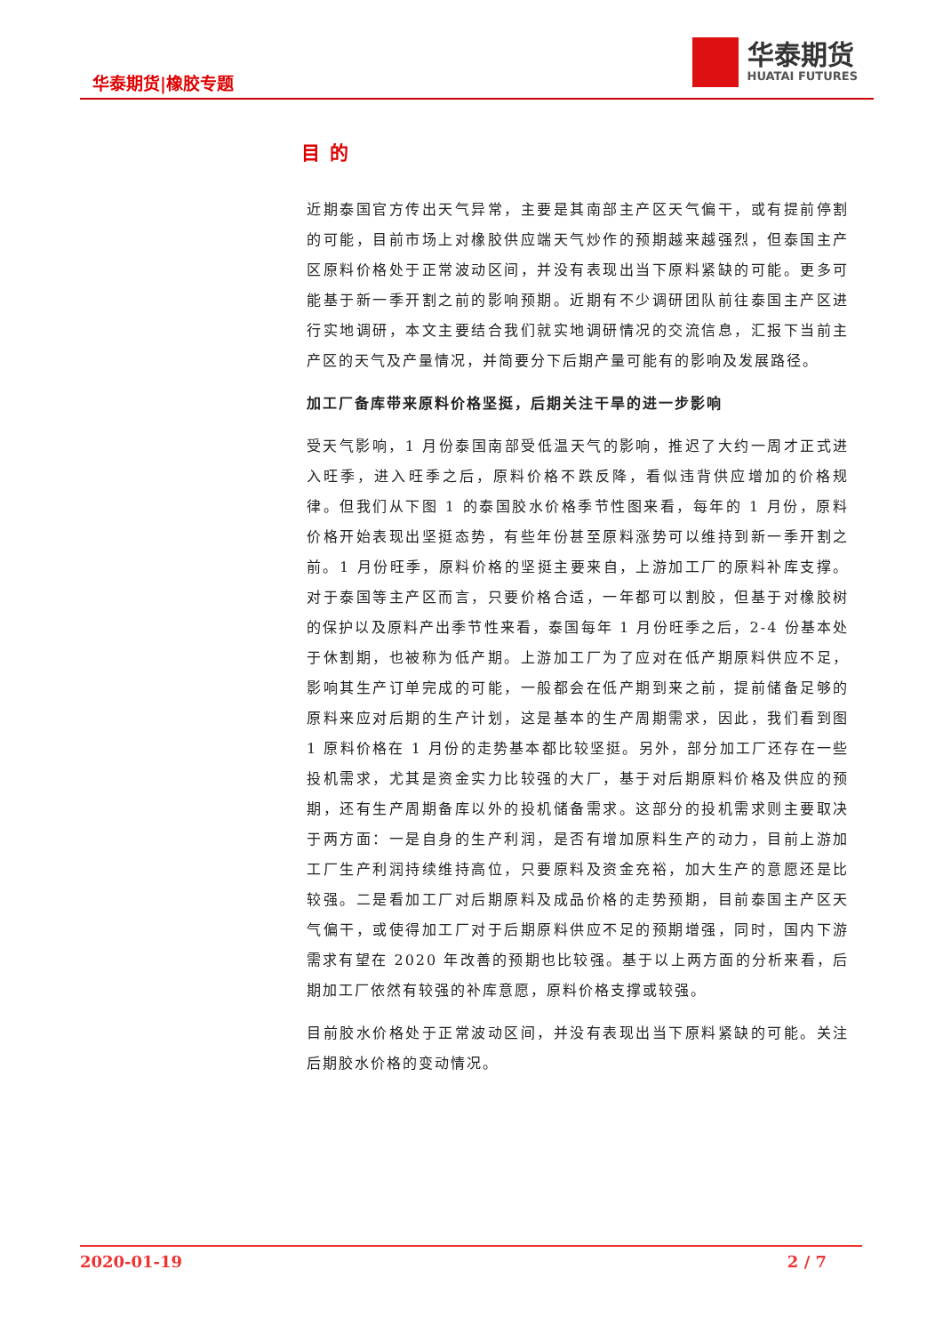华泰期货|橡胶专题
华泰期货
HUATAI FUTURES
目 的
近期泰国官方传出天气异常，主要是其南部主产区天气偏干，或有提前停割的可能，目前市场上对橡胶供应端天气炒作的预期越来越强烈，但泰国主产区原料价格处于正常波动区间，并没有表现出当下原料紧缺的可能。更多可能基于新一季开割之前的影响预期。近期有不少调研团队前往泰国主产区进行实地调研，本文主要结合我们就实地调研情况的交流信息，汇报下当前主产区的天气及产量情况，并简要分下后期产量可能有的影响及发展路径。
加工厂备库带来原料价格坚挺，后期关注干旱的进一步影响
受天气影响，1 月份泰国南部受低温天气的影响，推迟了大约一周才正式进入旺季，进入旺季之后，原料价格不跌反降，看似违背供应增加的价格规律。但我们从下图 1 的泰国胶水价格季节性图来看，每年的 1 月份，原料价格开始表现出坚挺态势，有些年份甚至原料涨势可以维持到新一季开割之前。1 月份旺季，原料价格的坚挺主要来自，上游加工厂的原料补库支撑。对于泰国等主产区而言，只要价格合适，一年都可以割胶，但基于对橡胶树的保护以及原料产出季节性来看，泰国每年 1 月份旺季之后，2-4 份基本处于休割期，也被称为低产期。上游加工厂为了应对在低产期原料供应不足，影响其生产订单完成的可能，一般都会在低产期到来之前，提前储备足够的原料来应对后期的生产计划，这是基本的生产周期需求，因此，我们看到图 1 原料价格在 1 月份的走势基本都比较坚挺。另外，部分加工厂还存在一些投机需求，尤其是资金实力比较强的大厂，基于对后期原料价格及供应的预期，还有生产周期备库以外的投机储备需求。这部分的投机需求则主要取决于两方面：一是自身的生产利润，是否有增加原料生产的动力，目前上游加工厂生产利润持续维持高位，只要原料及资金充裕，加大生产的意愿还是比较强。二是看加工厂对后期原料及成品价格的走势预期，目前泰国主产区天气偏干，或使得加工厂对于后期原料供应不足的预期增强，同时，国内下游需求有望在 2020 年改善的预期也比较强。基于以上两方面的分析来看，后期加工厂依然有较强的补库意愿，原料价格支撑或较强。
目前胶水价格处于正常波动区间，并没有表现出当下原料紧缺的可能。关注后期胶水价格的变动情况。
2020-01-19 2 / 7